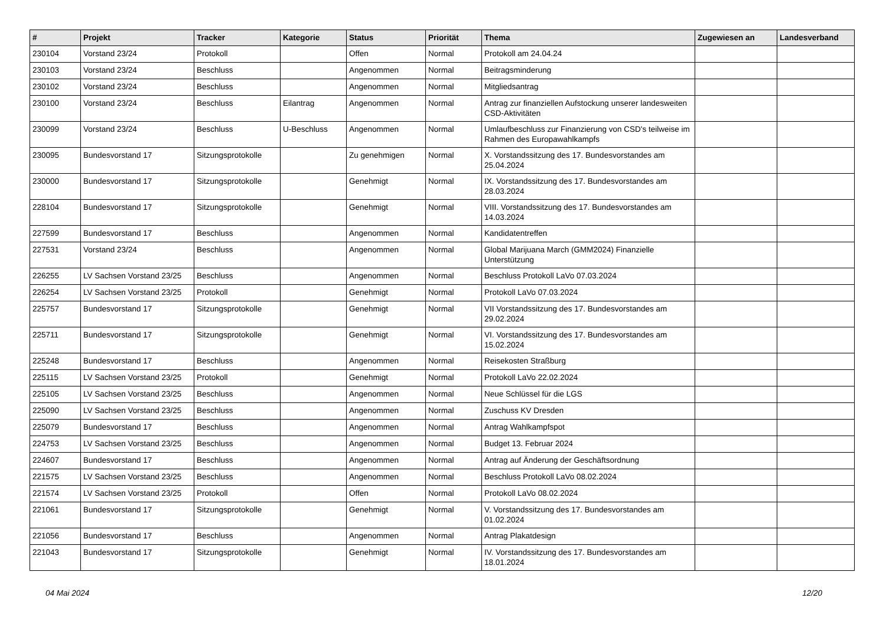| # | Projekt | Tracker | Kategorie | Status | Priorität | Thema | Zugewiesen an | Landesverband |
| --- | --- | --- | --- | --- | --- | --- | --- | --- |
| 230104 | Vorstand 23/24 | Protokoll | | Offen | Normal | Protokoll am 24.04.24 | | |
| 230103 | Vorstand 23/24 | Beschluss | | Angenommen | Normal | Beitragsminderung | | |
| 230102 | Vorstand 23/24 | Beschluss | | Angenommen | Normal | Mitgliedsantrag | | |
| 230100 | Vorstand 23/24 | Beschluss | Eilantrag | Angenommen | Normal | Antrag zur finanziellen Aufstockung unserer landesweiten CSD-Aktivitäten | | |
| 230099 | Vorstand 23/24 | Beschluss | U-Beschluss | Angenommen | Normal | Umlaufbeschluss zur Finanzierung von CSD's teilweise im Rahmen des Europawahlkampfs | | |
| 230095 | Bundesvorstand 17 | Sitzungsprotokolle | | Zu genehmigen | Normal | X. Vorstandssitzung des 17. Bundesvorstandes am 25.04.2024 | | |
| 230000 | Bundesvorstand 17 | Sitzungsprotokolle | | Genehmigt | Normal | IX. Vorstandssitzung des 17. Bundesvorstandes am 28.03.2024 | | |
| 228104 | Bundesvorstand 17 | Sitzungsprotokolle | | Genehmigt | Normal | VIII. Vorstandssitzung des 17. Bundesvorstandes am 14.03.2024 | | |
| 227599 | Bundesvorstand 17 | Beschluss | | Angenommen | Normal | Kandidatentreffen | | |
| 227531 | Vorstand 23/24 | Beschluss | | Angenommen | Normal | Global Marijuana March (GMM2024) Finanzielle Unterstützung | | |
| 226255 | LV Sachsen Vorstand 23/25 | Beschluss | | Angenommen | Normal | Beschluss Protokoll LaVo 07.03.2024 | | |
| 226254 | LV Sachsen Vorstand 23/25 | Protokoll | | Genehmigt | Normal | Protokoll LaVo 07.03.2024 | | |
| 225757 | Bundesvorstand 17 | Sitzungsprotokolle | | Genehmigt | Normal | VII Vorstandssitzung des 17. Bundesvorstandes am 29.02.2024 | | |
| 225711 | Bundesvorstand 17 | Sitzungsprotokolle | | Genehmigt | Normal | VI. Vorstandssitzung des 17. Bundesvorstandes am 15.02.2024 | | |
| 225248 | Bundesvorstand 17 | Beschluss | | Angenommen | Normal | Reisekosten Straßburg | | |
| 225115 | LV Sachsen Vorstand 23/25 | Protokoll | | Genehmigt | Normal | Protokoll LaVo 22.02.2024 | | |
| 225105 | LV Sachsen Vorstand 23/25 | Beschluss | | Angenommen | Normal | Neue Schlüssel für die LGS | | |
| 225090 | LV Sachsen Vorstand 23/25 | Beschluss | | Angenommen | Normal | Zuschuss KV Dresden | | |
| 225079 | Bundesvorstand 17 | Beschluss | | Angenommen | Normal | Antrag Wahlkampfspot | | |
| 224753 | LV Sachsen Vorstand 23/25 | Beschluss | | Angenommen | Normal | Budget 13. Februar 2024 | | |
| 224607 | Bundesvorstand 17 | Beschluss | | Angenommen | Normal | Antrag auf Änderung der Geschäftsordnung | | |
| 221575 | LV Sachsen Vorstand 23/25 | Beschluss | | Angenommen | Normal | Beschluss Protokoll LaVo 08.02.2024 | | |
| 221574 | LV Sachsen Vorstand 23/25 | Protokoll | | Offen | Normal | Protokoll LaVo 08.02.2024 | | |
| 221061 | Bundesvorstand 17 | Sitzungsprotokolle | | Genehmigt | Normal | V. Vorstandssitzung des 17. Bundesvorstandes am 01.02.2024 | | |
| 221056 | Bundesvorstand 17 | Beschluss | | Angenommen | Normal | Antrag Plakatdesign | | |
| 221043 | Bundesvorstand 17 | Sitzungsprotokolle | | Genehmigt | Normal | IV. Vorstandssitzung des 17. Bundesvorstandes am 18.01.2024 | | |
04 Mai 2024 12/20